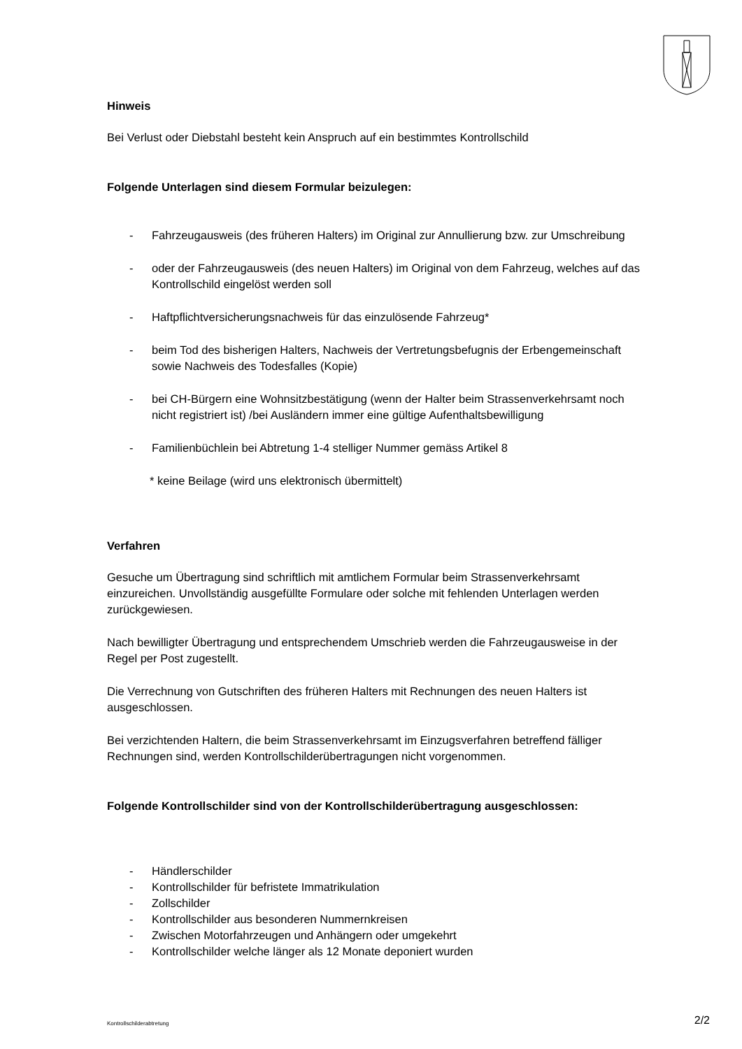Hinweis
Bei Verlust oder Diebstahl besteht kein Anspruch auf ein bestimmtes Kontrollschild
Folgende Unterlagen sind diesem Formular beizulegen:
- Fahrzeugausweis (des früheren Halters) im Original zur Annullierung bzw. zur Umschreibung
- oder der Fahrzeugausweis (des neuen Halters) im Original von dem Fahrzeug, welches auf das Kontrollschild eingelöst werden soll
- Haftpflichtversicherungsnachweis für das einzulösende Fahrzeug*
- beim Tod des bisherigen Halters, Nachweis der Vertretungsbefugnis der Erbengemeinschaft sowie Nachweis des Todesfalles (Kopie)
- bei CH-Bürgern eine Wohnsitzbestätigung (wenn der Halter beim Strassenverkehrsamt noch nicht registriert ist) /bei Ausländern immer eine gültige Aufenthaltsbewilligung
- Familienbüchlein bei Abtretung 1-4 stelliger Nummer gemäss Artikel 8
* keine Beilage (wird uns elektronisch übermittelt)
Verfahren
Gesuche um Übertragung sind schriftlich mit amtlichem Formular beim Strassenverkehrsamt einzureichen. Unvollständig ausgefüllte Formulare oder solche mit fehlenden Unterlagen werden zurückgewiesen.
Nach bewilligter Übertragung und entsprechendem Umschrieb werden die Fahrzeugausweise in der Regel per Post zugestellt.
Die Verrechnung von Gutschriften des früheren Halters mit Rechnungen des neuen Halters ist ausgeschlossen.
Bei verzichtenden Haltern, die beim Strassenverkehrsamt im Einzugsverfahren betreffend fälliger Rechnungen sind, werden Kontrollschilderübertragungen nicht vorgenommen.
Folgende Kontrollschilder sind von der Kontrollschilderübertragung ausgeschlossen:
- Händlerschilder
- Kontrollschilder für befristete Immatrikulation
- Zollschilder
- Kontrollschilder aus besonderen Nummernkreisen
- Zwischen Motorfahrzeugen und Anhängern oder umgekehrt
- Kontrollschilder welche länger als 12 Monate deponiert wurden
Kontrollschilderabtretung 2/2